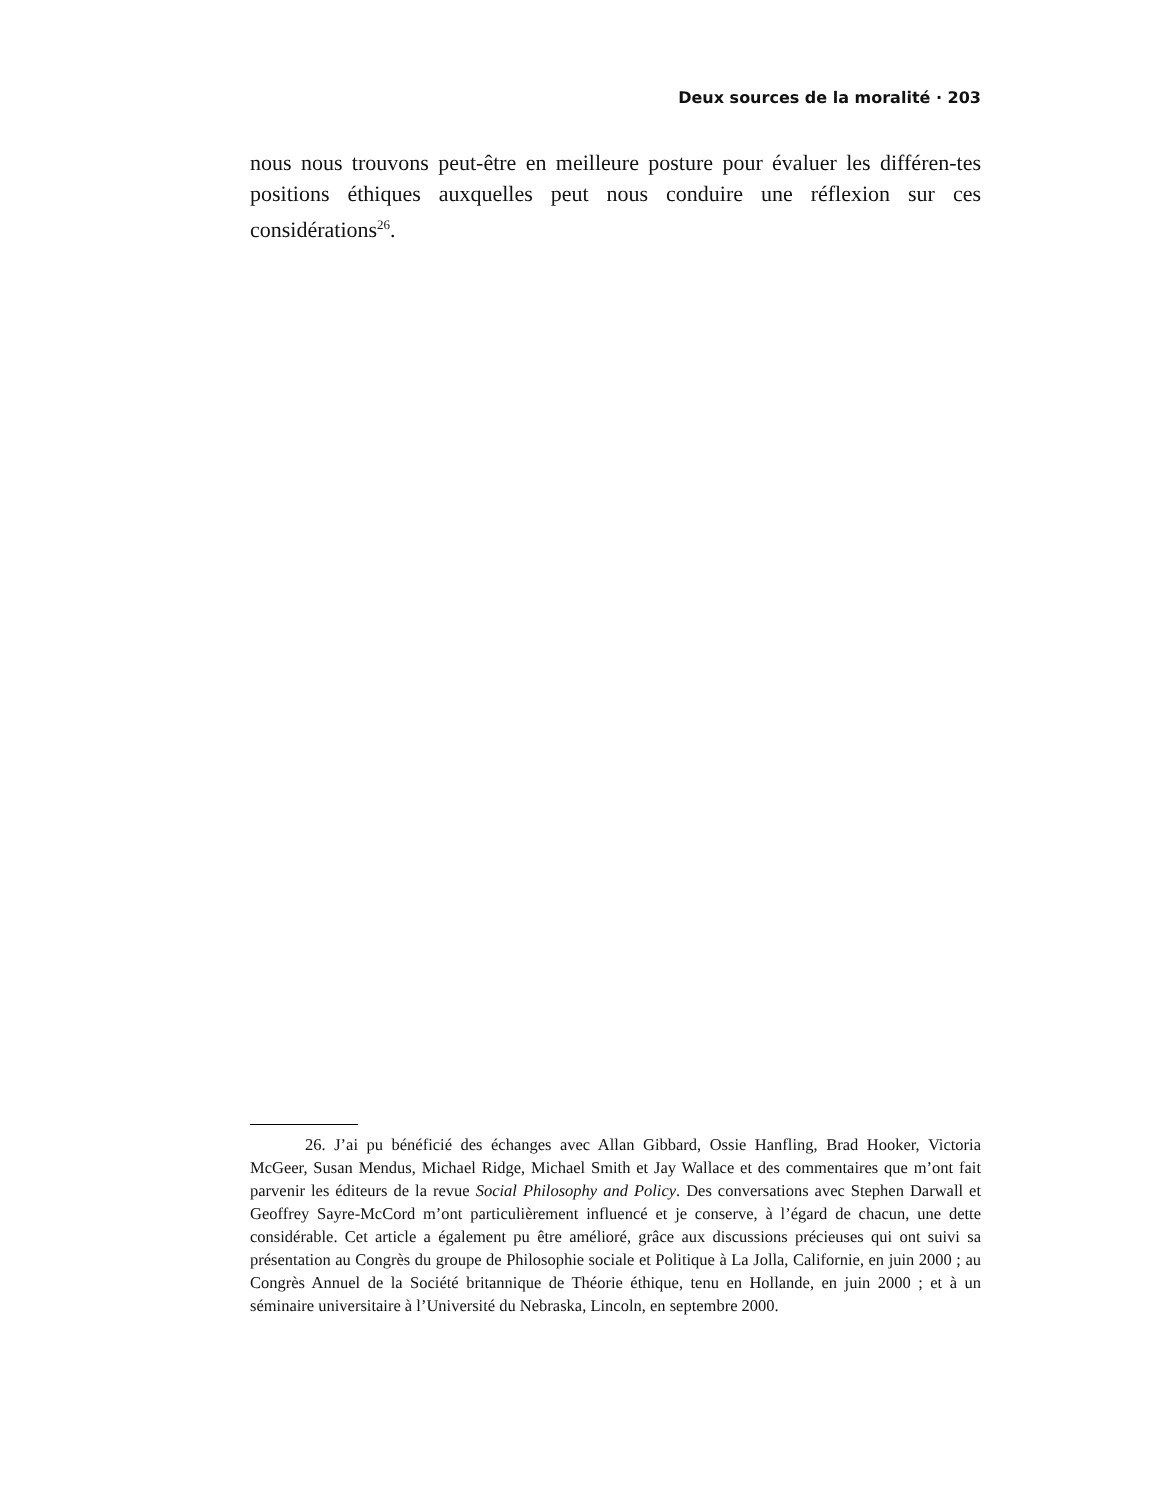Deux sources de la moralité · 203
nous nous trouvons peut-être en meilleure posture pour évaluer les différen-tes positions éthiques auxquelles peut nous conduire une réflexion sur ces considérations<sup>26</sup>.
26. J’ai pu bénéficié des échanges avec Allan Gibbard, Ossie Hanfling, Brad Hooker, Victoria McGeer, Susan Mendus, Michael Ridge, Michael Smith et Jay Wallace et des commentaires que m’ont fait parvenir les éditeurs de la revue Social Philosophy and Policy. Des conversations avec Stephen Darwall et Geoffrey Sayre-McCord m’ont particulièrement influencé et je conserve, à l’égard de chacun, une dette considérable. Cet article a également pu être amélioré, grâce aux discussions précieuses qui ont suivi sa présentation au Congrès du groupe de Philosophie sociale et Politique à La Jolla, Californie, en juin 2000 ; au Congrès Annuel de la Société britannique de Théorie éthique, tenu en Hollande, en juin 2000 ; et à un séminaire universitaire à l’Université du Nebraska, Lincoln, en septembre 2000.